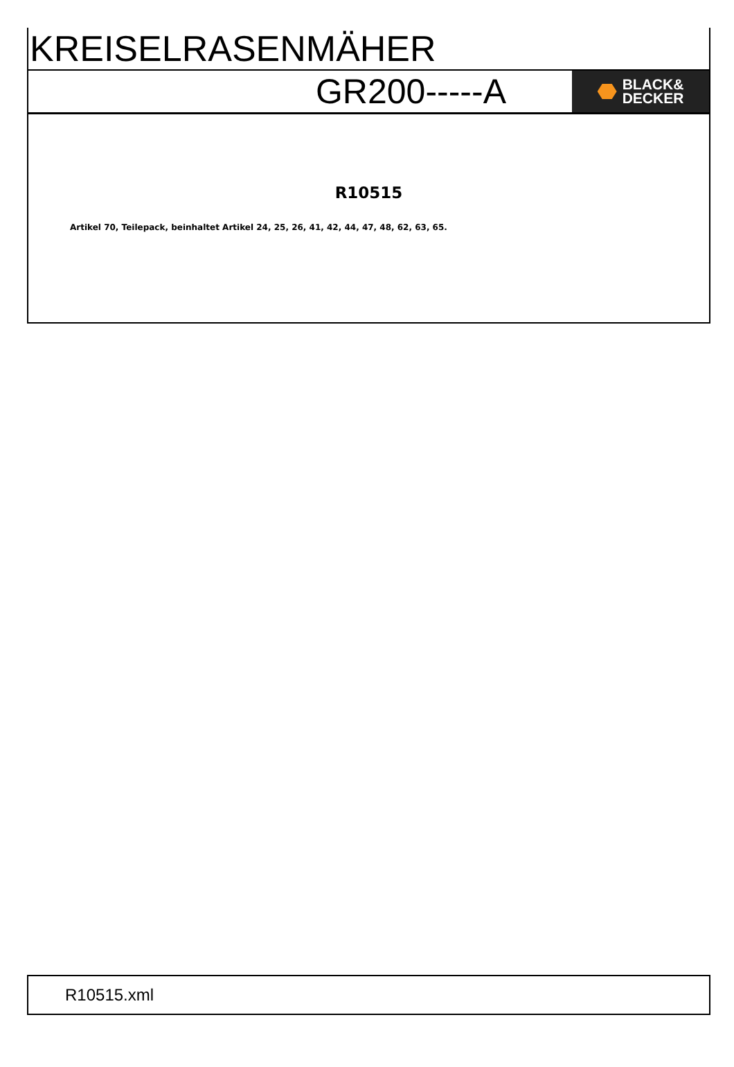KREISELRASENMÄHER
GR200-----A
BLACK&
DECKER
R10515
Artikel 70, Teilepack, beinhaltet Artikel 24, 25, 26, 41, 42, 44, 47, 48, 62, 63, 65.
R10515.xml